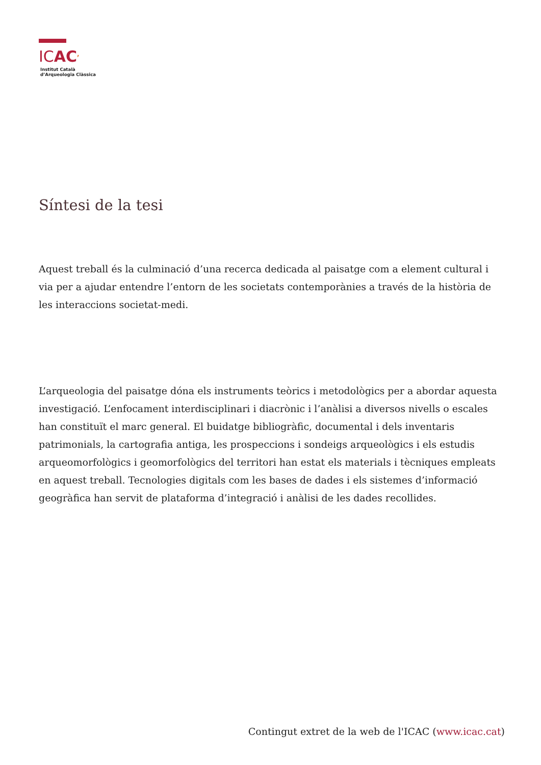ICAC<sup>,</sup>
Institut Català
d’Arqueologia Clàssica
Síntesi de la tesi
Aquest treball és la culminació d’una recerca dedicada al paisatge com a element cultural i via per a ajudar entendre l’entorn de les societats contemporànies a través de la història de les interaccions societat-medi.
L’arqueologia del paisatge dóna els instruments teòrics i metodològics per a abordar aquesta investigació. L’enfocament interdisciplinari i diacrònic i l’anàlisi a diversos nivells o escales han constituït el marc general. El buidatge bibliogràfic, documental i dels inventaris patrimonials, la cartografia antiga, les prospeccions i sondeigs arqueològics i els estudis arqueomorfològics i geomorfològics del territori han estat els materials i tècniques empleats en aquest treball. Tecnologies digitals com les bases de dades i els sistemes d’informació geogràfica han servit de plataforma d’integració i anàlisi de les dades recollides.
Contingut extret de la web de l'ICAC (www.icac.cat)